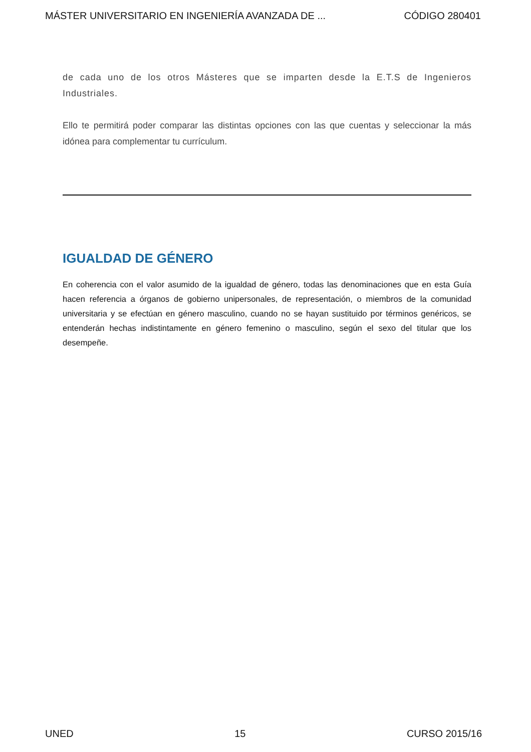MÁSTER UNIVERSITARIO EN INGENIERÍA AVANZADA DE ... CÓDIGO 280401
de cada uno de los otros Másteres que se imparten desde la E.T.S de Ingenieros Industriales.
Ello te permitirá poder comparar las distintas opciones con las que cuentas y seleccionar la más idónea para complementar tu currículum.
IGUALDAD DE GÉNERO
En coherencia con el valor asumido de la igualdad de género, todas las denominaciones que en esta Guía hacen referencia a órganos de gobierno unipersonales, de representación, o miembros de la comunidad universitaria y se efectúan en género masculino, cuando no se hayan sustituido por términos genéricos, se entenderán hechas indistintamente en género femenino o masculino, según el sexo del titular que los desempeñe.
UNED 15 CURSO 2015/16